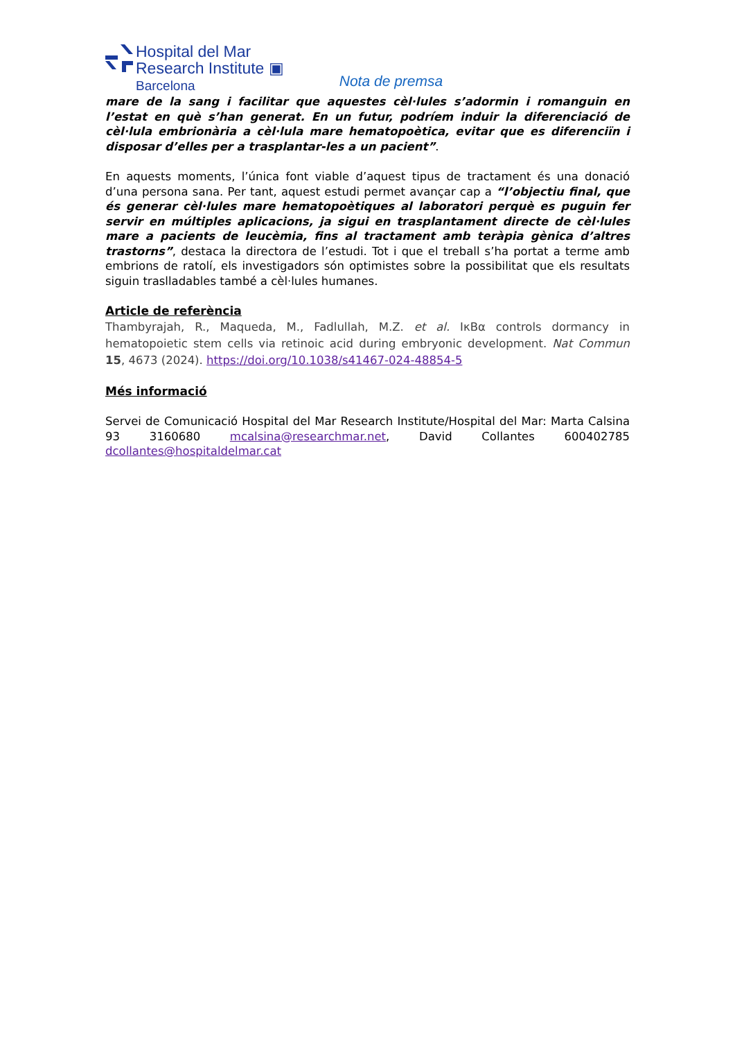Hospital del Mar
Research Institute ▣
Barcelona
Nota de premsa
mare de la sang i facilitar que aquestes cèl·lules s’adormin i romanguin en l’estat en què s’han generat. En un futur, podríem induir la diferenciació de cèl·lula embrionària a cèl·lula mare hematopoètica, evitar que es diferenciïn i disposar d’elles per a trasplantar-les a un pacient”.
En aquests moments, l’única font viable d’aquest tipus de tractament és una donació d’una persona sana. Per tant, aquest estudi permet avançar cap a “l’objectiu final, que és generar cèl·lules mare hematopoètiques al laboratori perquè es puguin fer servir en múltiples aplicacions, ja sigui en trasplantament directe de cèl·lules mare a pacients de leucèmia, fins al tractament amb teràpia gènica d’altres trastorns”, destaca la directora de l’estudi. Tot i que el treball s’ha portat a terme amb embrions de ratolí, els investigadors són optimistes sobre la possibilitat que els resultats siguin traslladables també a cèl·lules humanes.
Article de referència
Thambyrajah, R., Maqueda, M., Fadlullah, M.Z. et al. IκBα controls dormancy in hematopoietic stem cells via retinoic acid during embryonic development. Nat Commun 15, 4673 (2024). https://doi.org/10.1038/s41467-024-48854-5
Més informació
Servei de Comunicació Hospital del Mar Research Institute/Hospital del Mar: Marta Calsina 93 3160680 mcalsina@researchmar.net, David Collantes 600402785 dcollantes@hospitaldelmar.cat